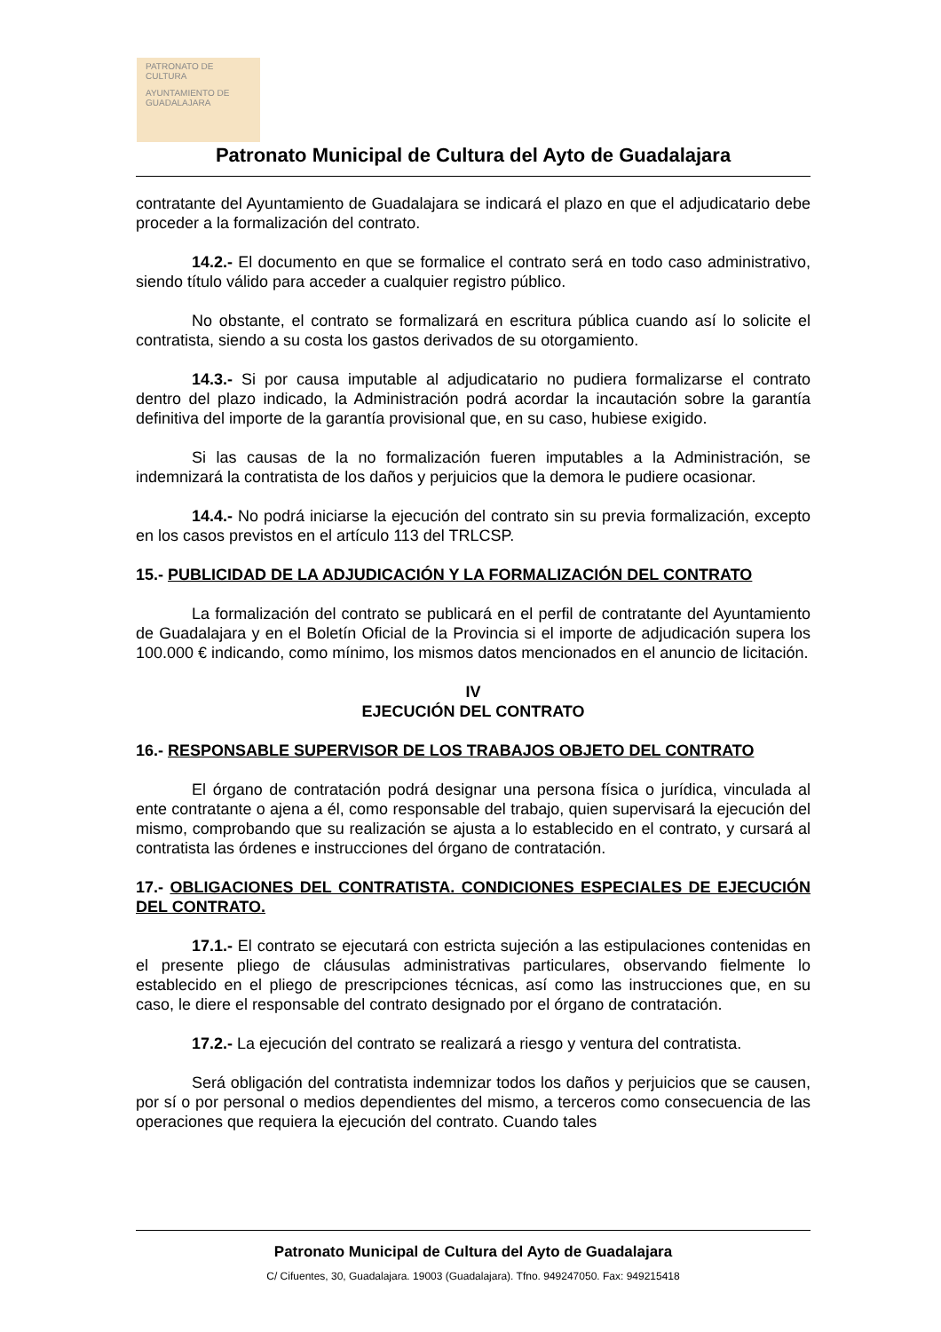PATRONATO DE CULTURA
AYUNTAMIENTO DE GUADALAJARA
Patronato Municipal de Cultura del Ayto de Guadalajara
contratante del Ayuntamiento de Guadalajara se indicará el plazo en que el adjudicatario debe proceder a la formalización del contrato.
14.2.- El documento en que se formalice el contrato será en todo caso administrativo, siendo título válido para acceder a cualquier registro público.
No obstante, el contrato se formalizará en escritura pública cuando así lo solicite el contratista, siendo a su costa los gastos derivados de su otorgamiento.
14.3.- Si por causa imputable al adjudicatario no pudiera formalizarse el contrato dentro del plazo indicado, la Administración podrá acordar la incautación sobre la garantía definitiva del importe de la garantía provisional que, en su caso, hubiese exigido.
Si las causas de la no formalización fueren imputables a la Administración, se indemnizará la contratista de los daños y perjuicios que la demora le pudiere ocasionar.
14.4.- No podrá iniciarse la ejecución del contrato sin su previa formalización, excepto en los casos previstos en el artículo 113 del TRLCSP.
15.- PUBLICIDAD DE LA ADJUDICACIÓN Y LA FORMALIZACIÓN DEL CONTRATO
La formalización del contrato se publicará en el perfil de contratante del Ayuntamiento de Guadalajara y en el Boletín Oficial de la Provincia si el importe de adjudicación supera los 100.000 € indicando, como mínimo, los mismos datos mencionados en el anuncio de licitación.
IV
EJECUCIÓN DEL CONTRATO
16.- RESPONSABLE SUPERVISOR DE LOS TRABAJOS OBJETO DEL CONTRATO
El órgano de contratación podrá designar una persona física o jurídica, vinculada al ente contratante o ajena a él, como responsable del trabajo, quien supervisará la ejecución del mismo, comprobando que su realización se ajusta a lo establecido en el contrato, y cursará al contratista las órdenes e instrucciones del órgano de contratación.
17.- OBLIGACIONES DEL CONTRATISTA. CONDICIONES ESPECIALES DE EJECUCIÓN DEL CONTRATO.
17.1.- El contrato se ejecutará con estricta sujeción a las estipulaciones contenidas en el presente pliego de cláusulas administrativas particulares, observando fielmente lo establecido en el pliego de prescripciones técnicas, así como las instrucciones que, en su caso, le diere el responsable del contrato designado por el órgano de contratación.
17.2.- La ejecución del contrato se realizará a riesgo y ventura del contratista.
Será obligación del contratista indemnizar todos los daños y perjuicios que se causen, por sí o por personal o medios dependientes del mismo, a terceros como consecuencia de las operaciones que requiera la ejecución del contrato. Cuando tales
Patronato Municipal de Cultura del Ayto de Guadalajara
C/ Cifuentes, 30, Guadalajara. 19003 (Guadalajara). Tfno. 949247050. Fax: 949215418